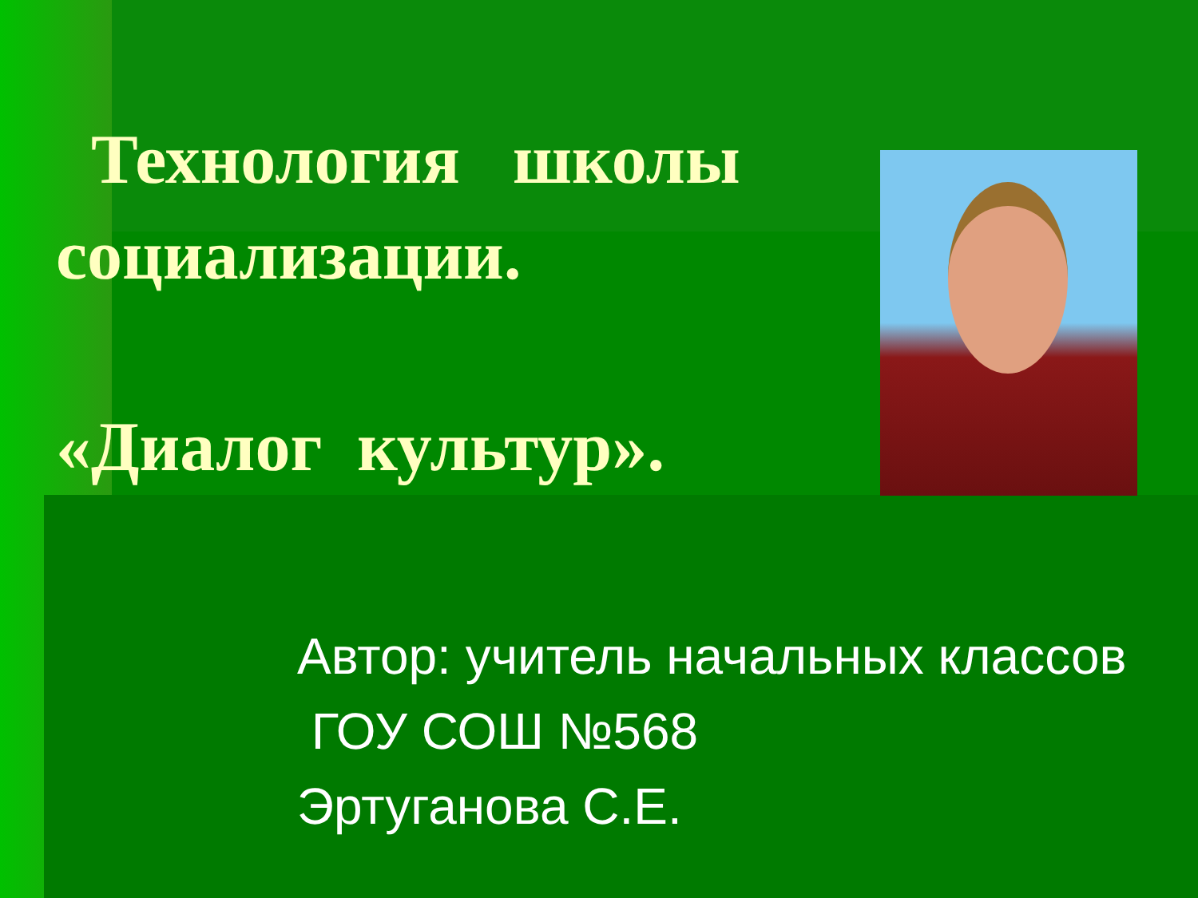Технология школы
социализации.
«Диалог культур».
Автор: учитель начальных классов
ГОУ СОШ №568
Эртуганова С.Е.